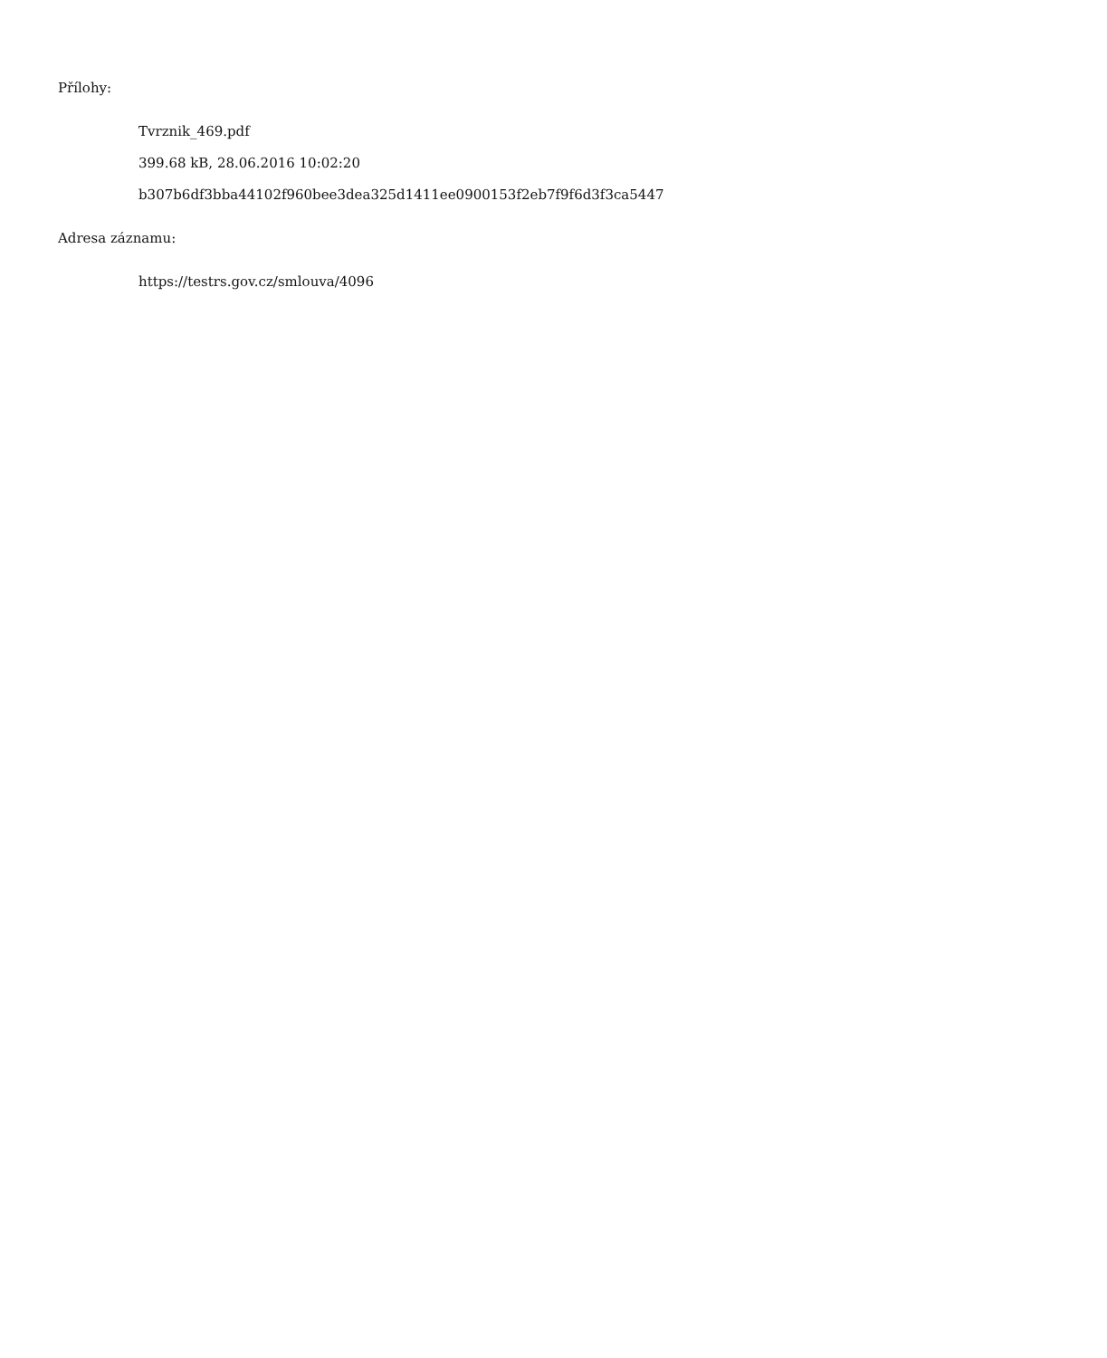Přílohy:
Tvrznik_469.pdf
399.68 kB, 28.06.2016 10:02:20
b307b6df3bba44102f960bee3dea325d1411ee0900153f2eb7f9f6d3f3ca5447
Adresa záznamu:
https://testrs.gov.cz/smlouva/4096